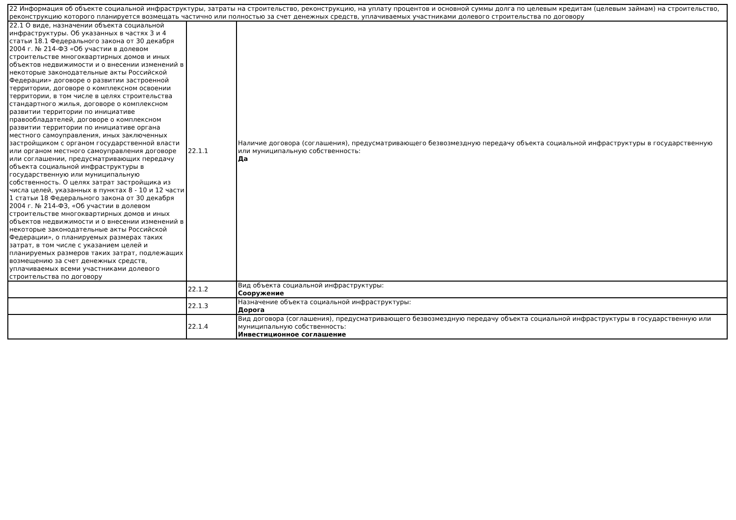| 22 Информация об объекте социальной инфраструктуры, затраты на строительство, реконструкцию, на уплату процентов и основной суммы долга по целевым кредитам (целевым займам) на строительство, реконструкцию которого планируется возмещать частично или полностью за счет денежных средств, уплачиваемых участниками долевого строительства по договору | | |
| 22.1 О виде, назначении объекта социальной инфраструктуры. Об указанных в частях 3 и 4 статьи 18.1 Федерального закона от 30 декабря 2004 г. № 214-ФЗ «Об участии в долевом строительстве многоквартирных домов и иных объектов недвижимости и о внесении изменений в некоторые законодательные акты Российской Федерации» договоре о развитии застроенной территории, договоре о комплексном освоении территории, в том числе в целях строительства стандартного жилья, договоре о комплексном развитии территории по инициативе правообладателей, договоре о комплексном развитии территории по инициативе органа местного самоуправления, иных заключенных застройщиком с органом государственной власти или органом местного самоуправления договоре или соглашении, предусматривающих передачу объекта социальной инфраструктуры в государственную или муниципальную собственность. О целях затрат застройщика из числа целей, указанных в пунктах 8 - 10 и 12 части 1 статьи 18 Федерального закона от 30 декабря 2004 г. № 214-ФЗ, «Об участии в долевом строительстве многоквартирных домов и иных объектов недвижимости и о внесении изменений в некоторые законодательные акты Российской Федерации», о планируемых размерах таких затрат, в том числе с указанием целей и планируемых размеров таких затрат, подлежащих возмещению за счет денежных средств, уплачиваемых всеми участниками долевого строительства по договору | 22.1.1 | Наличие договора (соглашения), предусматривающего безвозмездную передачу объекта социальной инфраструктуры в государственную или муниципальную собственность: Да |
| | 22.1.2 | Вид объекта социальной инфраструктуры: Сооружение |
| | 22.1.3 | Назначение объекта социальной инфраструктуры: Дорога |
| | 22.1.4 | Вид договора (соглашения), предусматривающего безвозмездную передачу объекта социальной инфраструктуры в государственную или муниципальную собственность: Инвестиционное соглашение |